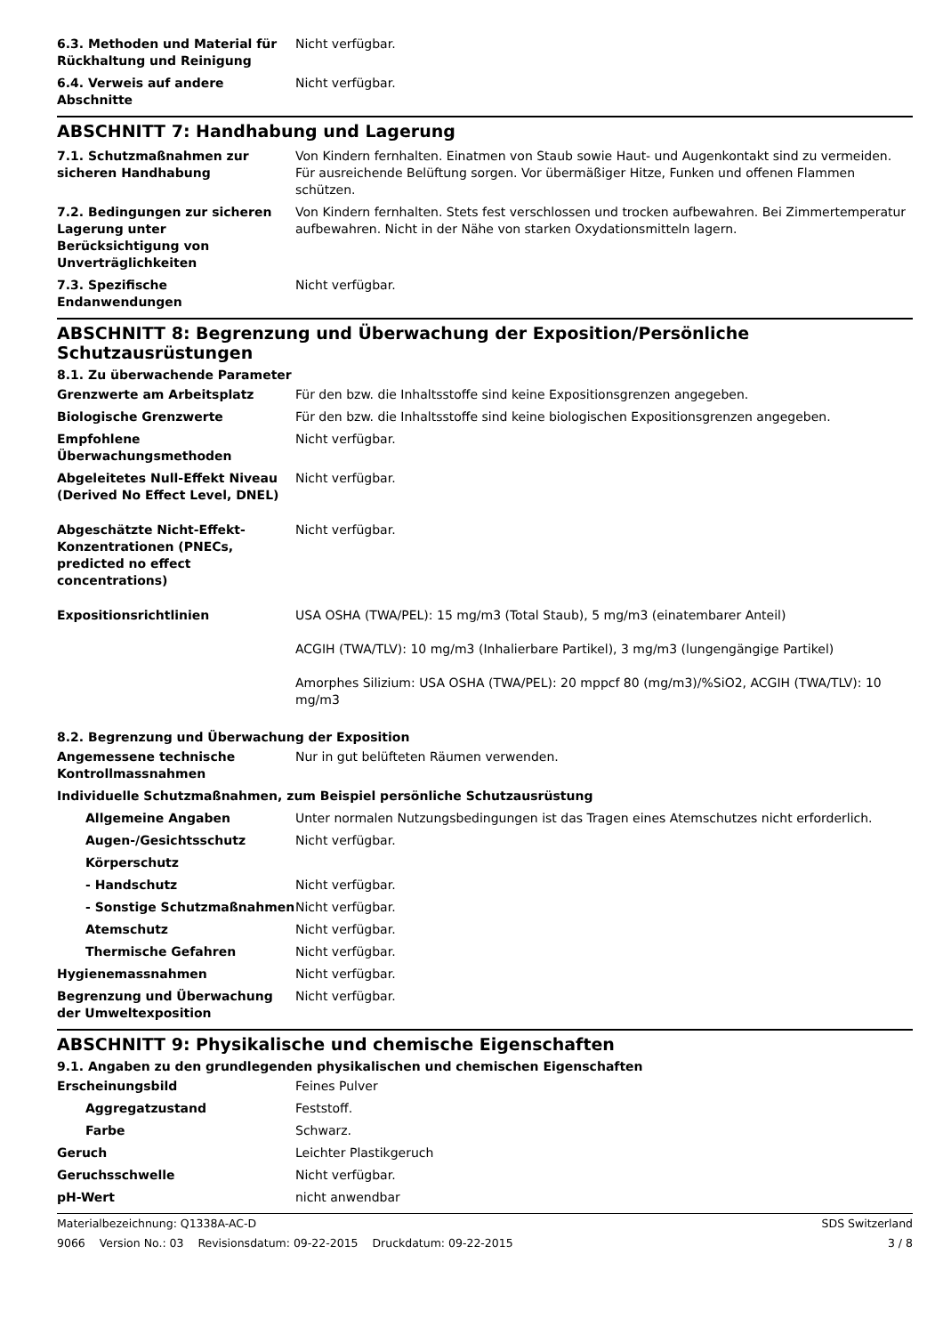| 6.3. Methoden und Material für Rückhaltung und Reinigung | Nicht verfügbar. |
| 6.4. Verweis auf andere Abschnitte | Nicht verfügbar. |
ABSCHNITT 7: Handhabung und Lagerung
| 7.1. Schutzmaßnahmen zur sicheren Handhabung | Von Kindern fernhalten. Einatmen von Staub sowie Haut- und Augenkontakt sind zu vermeiden. Für ausreichende Belüftung sorgen. Vor übermäßiger Hitze, Funken und offenen Flammen schützen. |
| 7.2. Bedingungen zur sicheren Lagerung unter Berücksichtigung von Unverträglichkeiten | Von Kindern fernhalten. Stets fest verschlossen und trocken aufbewahren. Bei Zimmertemperatur aufbewahren. Nicht in der Nähe von starken Oxydationsmitteln lagern. |
| 7.3. Spezifische Endanwendungen | Nicht verfügbar. |
ABSCHNITT 8: Begrenzung und Überwachung der Exposition/Persönliche Schutzausrüstungen
8.1. Zu überwachende Parameter
| Grenzwerte am Arbeitsplatz | Für den bzw. die Inhaltsstoffe sind keine Expositionsgrenzen angegeben. |
| Biologische Grenzwerte | Für den bzw. die Inhaltsstoffe sind keine biologischen Expositionsgrenzen angegeben. |
| Empfohlene Überwachungsmethoden | Nicht verfügbar. |
| Abgeleitetes Null-Effekt Niveau (Derived No Effect Level, DNEL) | Nicht verfügbar. |
| Abgeschätzte Nicht-Effekt-Konzentrationen (PNECs, predicted no effect concentrations) | Nicht verfügbar. |
| Expositionsrichtlinien | USA OSHA (TWA/PEL): 15 mg/m3 (Total Staub), 5 mg/m3 (einatembarer Anteil) ACGIH (TWA/TLV): 10 mg/m3 (Inhalierbare Partikel), 3 mg/m3 (lungengängige Partikel) Amorphes Silizium: USA OSHA (TWA/PEL): 20 mppcf 80 (mg/m3)/%SiO2, ACGIH (TWA/TLV): 10 mg/m3 |
8.2. Begrenzung und Überwachung der Exposition
| Angemessene technische Kontrollmassnahmen | Nur in gut belüfteten Räumen verwenden. |
| Individuelle Schutzmaßnahmen, zum Beispiel persönliche Schutzausrüstung | |
| Allgemeine Angaben | Unter normalen Nutzungsbedingungen ist das Tragen eines Atemschutzes nicht erforderlich. |
| Augen-/Gesichtsschutz | Nicht verfügbar. |
| Körperschutz | |
| - Handschutz | Nicht verfügbar. |
| - Sonstige Schutzmaßnahmen | Nicht verfügbar. |
| Atemschutz | Nicht verfügbar. |
| Thermische Gefahren | Nicht verfügbar. |
| Hygienemassnahmen | Nicht verfügbar. |
| Begrenzung und Überwachung der Umweltexposition | Nicht verfügbar. |
ABSCHNITT 9: Physikalische und chemische Eigenschaften
9.1. Angaben zu den grundlegenden physikalischen und chemischen Eigenschaften
| Erscheinungsbild | Feines Pulver |
| Aggregatzustand | Feststoff. |
| Farbe | Schwarz. |
| Geruch | Leichter Plastikgeruch |
| Geruchsschwelle | Nicht verfügbar. |
| pH-Wert | nicht anwendbar |
Materialbezeichnung: Q1338A-AC-D SDS Switzerland
9066 Version No.: 03 Revisionsdatum: 09-22-2015 Druckdatum: 09-22-2015 3 / 8